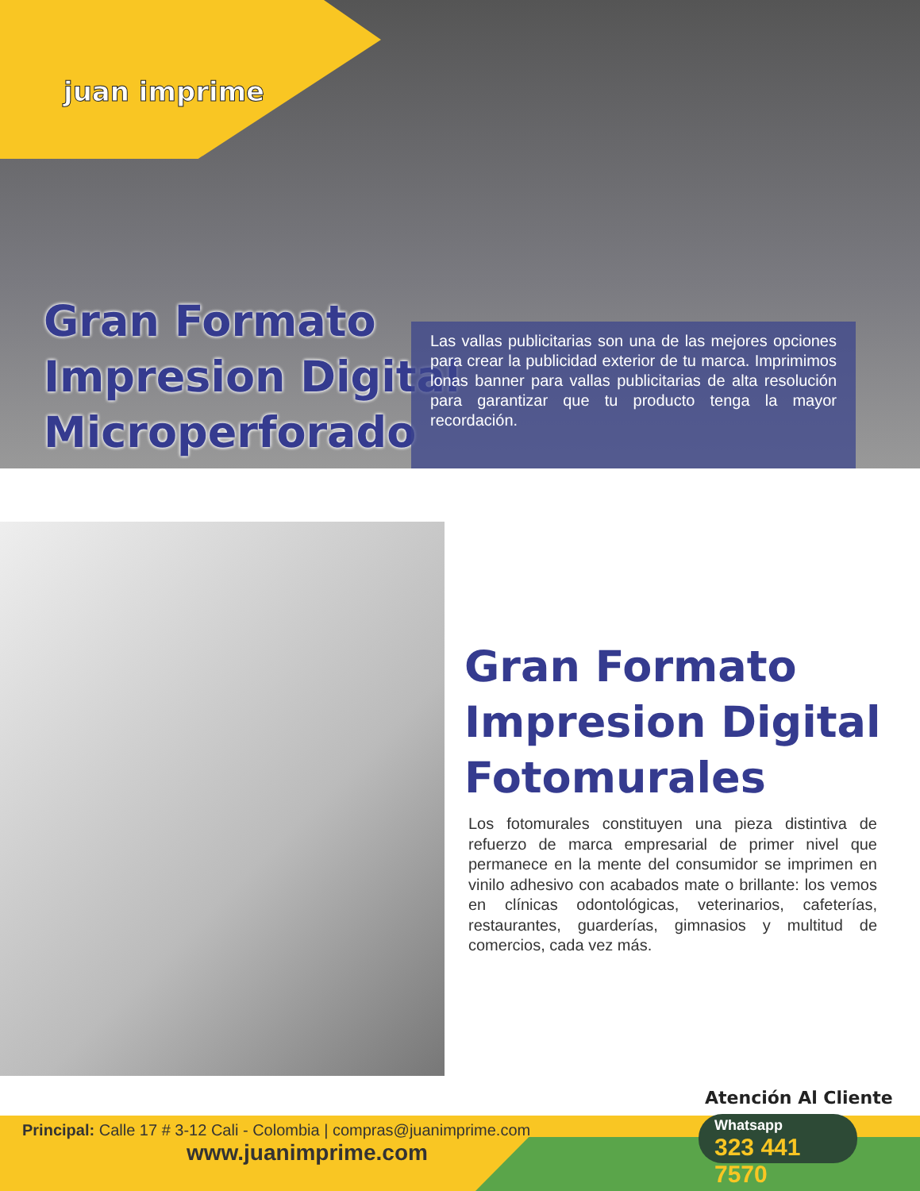juan imprime
Gran Formato
Impresion Digital
Microperforado
Las vallas publicitarias son una de las mejores opciones para crear la publicidad exterior de tu marca. Imprimimos lonas banner para vallas publicitarias de alta resolución para garantizar que tu producto tenga la mayor recordación.
Gran Formato
Impresion Digital
Fotomurales
Los fotomurales constituyen una pieza distintiva de refuerzo de marca empresarial de primer nivel que permanece en la mente del consumidor se imprimen en vinilo adhesivo con acabados mate o brillante: los vemos en clínicas odontológicas, veterinarios, cafeterías, restaurantes, guarderías, gimnasios y multitud de comercios, cada vez más.
Principal: Calle 17 # 3-12 Cali - Colombia | compras@juanimprime.com
www.juanimprime.com
Atención Al Cliente
Whatsapp
323 441 7570